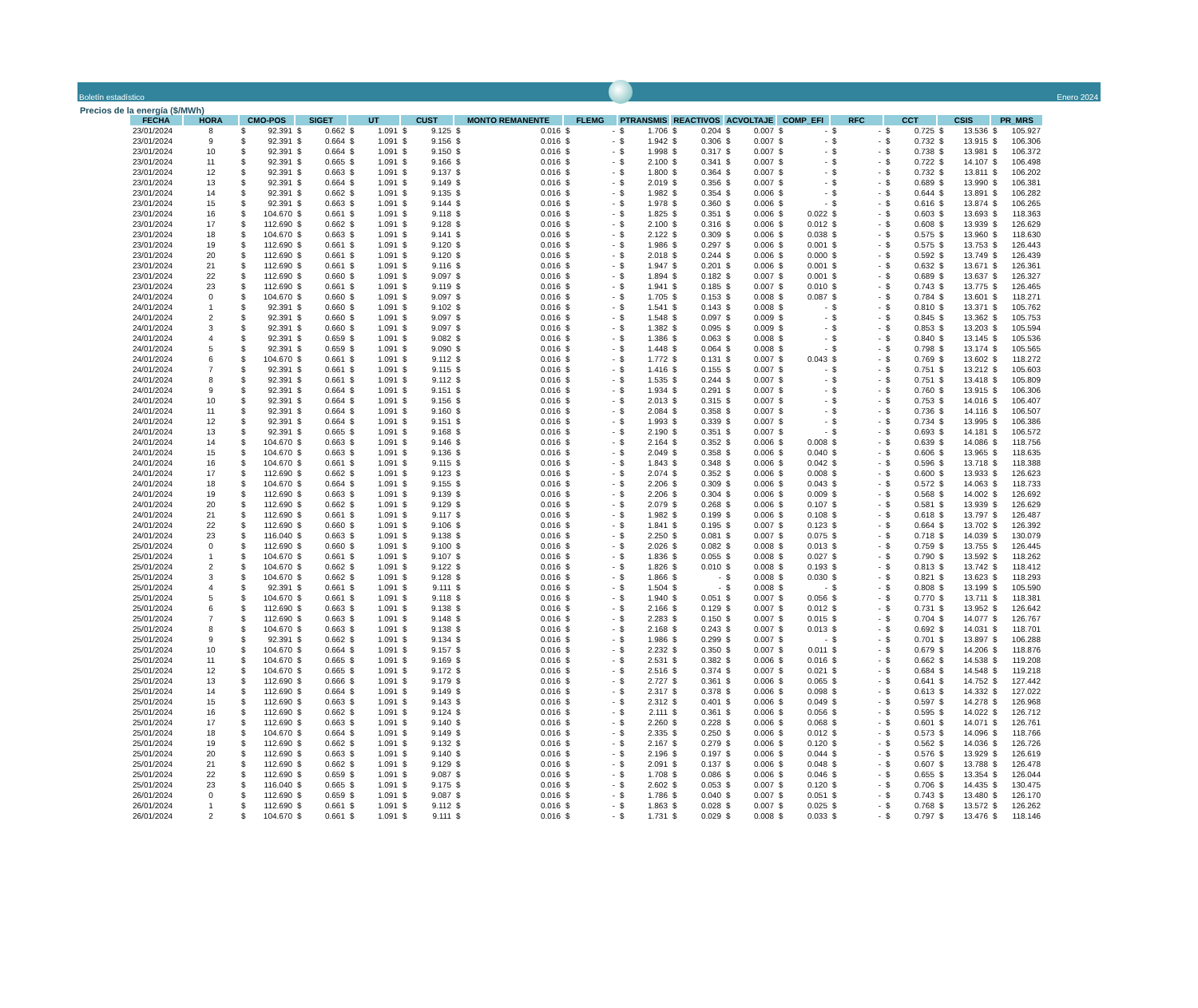Boletín estadístico
Enero 2024
Precios de la energía ($/MWh)
| FECHA | HORA | CMO-POS | SIGET | UT | CUST | MONTO REMANENTE | FLEMG | PTRANSMIS | REACTIVOS | ACVOLTAJE | COMP_EFI | RFC | CCT | CSIS | PR_MRS |
| --- | --- | --- | --- | --- | --- | --- | --- | --- | --- | --- | --- | --- | --- | --- | --- |
| 23/01/2024 | 8 | $ 92.391 | $ 0.662 | $ 1.091 | $ 9.125 | $ 0.016 | $ - | $ 1.706 | $ 0.204 | $ 0.007 | $ - | $ - | $ 0.725 | $ 13.536 | $ 105.927 |
| 23/01/2024 | 9 | $ 92.391 | $ 0.664 | $ 1.091 | $ 9.156 | $ 0.016 | $ - | $ 1.942 | $ 0.306 | $ 0.007 | $ - | $ - | $ 0.732 | $ 13.915 | $ 106.306 |
| 23/01/2024 | 10 | $ 92.391 | $ 0.664 | $ 1.091 | $ 9.150 | $ 0.016 | $ - | $ 1.998 | $ 0.317 | $ 0.007 | $ - | $ - | $ 0.738 | $ 13.981 | $ 106.372 |
| 23/01/2024 | 11 | $ 92.391 | $ 0.665 | $ 1.091 | $ 9.166 | $ 0.016 | $ - | $ 2.100 | $ 0.341 | $ 0.007 | $ - | $ - | $ 0.722 | $ 14.107 | $ 106.498 |
| 23/01/2024 | 12 | $ 92.391 | $ 0.663 | $ 1.091 | $ 9.137 | $ 0.016 | $ - | $ 1.800 | $ 0.364 | $ 0.007 | $ - | $ - | $ 0.732 | $ 13.811 | $ 106.202 |
| 23/01/2024 | 13 | $ 92.391 | $ 0.664 | $ 1.091 | $ 9.149 | $ 0.016 | $ - | $ 2.019 | $ 0.356 | $ 0.007 | $ - | $ - | $ 0.689 | $ 13.990 | $ 106.381 |
| 23/01/2024 | 14 | $ 92.391 | $ 0.662 | $ 1.091 | $ 9.135 | $ 0.016 | $ - | $ 1.982 | $ 0.354 | $ 0.006 | $ - | $ - | $ 0.644 | $ 13.891 | $ 106.282 |
| 23/01/2024 | 15 | $ 92.391 | $ 0.663 | $ 1.091 | $ 9.144 | $ 0.016 | $ - | $ 1.978 | $ 0.360 | $ 0.006 | $ - | $ - | $ 0.616 | $ 13.874 | $ 106.265 |
| 23/01/2024 | 16 | $ 104.670 | $ 0.661 | $ 1.091 | $ 9.118 | $ 0.016 | $ - | $ 1.825 | $ 0.351 | $ 0.006 | $ 0.022 | $ - | $ 0.603 | $ 13.693 | $ 118.363 |
| 23/01/2024 | 17 | $ 112.690 | $ 0.662 | $ 1.091 | $ 9.128 | $ 0.016 | $ - | $ 2.100 | $ 0.316 | $ 0.006 | $ 0.012 | $ - | $ 0.608 | $ 13.939 | $ 126.629 |
| 23/01/2024 | 18 | $ 104.670 | $ 0.663 | $ 1.091 | $ 9.141 | $ 0.016 | $ - | $ 2.122 | $ 0.309 | $ 0.006 | $ 0.038 | $ - | $ 0.575 | $ 13.960 | $ 118.630 |
| 23/01/2024 | 19 | $ 112.690 | $ 0.661 | $ 1.091 | $ 9.120 | $ 0.016 | $ - | $ 1.986 | $ 0.297 | $ 0.006 | $ 0.001 | $ - | $ 0.575 | $ 13.753 | $ 126.443 |
| 23/01/2024 | 20 | $ 112.690 | $ 0.661 | $ 1.091 | $ 9.120 | $ 0.016 | $ - | $ 2.018 | $ 0.244 | $ 0.006 | $ 0.000 | $ - | $ 0.592 | $ 13.749 | $ 126.439 |
| 23/01/2024 | 21 | $ 112.690 | $ 0.661 | $ 1.091 | $ 9.116 | $ 0.016 | $ - | $ 1.947 | $ 0.201 | $ 0.006 | $ 0.001 | $ - | $ 0.632 | $ 13.671 | $ 126.361 |
| 23/01/2024 | 22 | $ 112.690 | $ 0.660 | $ 1.091 | $ 9.097 | $ 0.016 | $ - | $ 1.894 | $ 0.182 | $ 0.007 | $ 0.001 | $ - | $ 0.689 | $ 13.637 | $ 126.327 |
| 23/01/2024 | 23 | $ 112.690 | $ 0.661 | $ 1.091 | $ 9.119 | $ 0.016 | $ - | $ 1.941 | $ 0.185 | $ 0.007 | $ 0.010 | $ - | $ 0.743 | $ 13.775 | $ 126.465 |
| 24/01/2024 | 0 | $ 104.670 | $ 0.660 | $ 1.091 | $ 9.097 | $ 0.016 | $ - | $ 1.705 | $ 0.153 | $ 0.008 | $ 0.087 | $ - | $ 0.784 | $ 13.601 | $ 118.271 |
| 24/01/2024 | 1 | $ 92.391 | $ 0.660 | $ 1.091 | $ 9.102 | $ 0.016 | $ - | $ 1.541 | $ 0.143 | $ 0.008 | $ - | $ - | $ 0.810 | $ 13.371 | $ 105.762 |
| 24/01/2024 | 2 | $ 92.391 | $ 0.660 | $ 1.091 | $ 9.097 | $ 0.016 | $ - | $ 1.548 | $ 0.097 | $ 0.009 | $ - | $ - | $ 0.845 | $ 13.362 | $ 105.753 |
| 24/01/2024 | 3 | $ 92.391 | $ 0.660 | $ 1.091 | $ 9.097 | $ 0.016 | $ - | $ 1.382 | $ 0.095 | $ 0.009 | $ - | $ - | $ 0.853 | $ 13.203 | $ 105.594 |
| 24/01/2024 | 4 | $ 92.391 | $ 0.659 | $ 1.091 | $ 9.082 | $ 0.016 | $ - | $ 1.386 | $ 0.063 | $ 0.008 | $ - | $ - | $ 0.840 | $ 13.145 | $ 105.536 |
| 24/01/2024 | 5 | $ 92.391 | $ 0.659 | $ 1.091 | $ 9.090 | $ 0.016 | $ - | $ 1.448 | $ 0.064 | $ 0.008 | $ - | $ - | $ 0.798 | $ 13.174 | $ 105.565 |
| 24/01/2024 | 6 | $ 104.670 | $ 0.661 | $ 1.091 | $ 9.112 | $ 0.016 | $ - | $ 1.772 | $ 0.131 | $ 0.007 | $ 0.043 | $ - | $ 0.769 | $ 13.602 | $ 118.272 |
| 24/01/2024 | 7 | $ 92.391 | $ 0.661 | $ 1.091 | $ 9.115 | $ 0.016 | $ - | $ 1.416 | $ 0.155 | $ 0.007 | $ - | $ - | $ 0.751 | $ 13.212 | $ 105.603 |
| 24/01/2024 | 8 | $ 92.391 | $ 0.661 | $ 1.091 | $ 9.112 | $ 0.016 | $ - | $ 1.535 | $ 0.244 | $ 0.007 | $ - | $ - | $ 0.751 | $ 13.418 | $ 105.809 |
| 24/01/2024 | 9 | $ 92.391 | $ 0.664 | $ 1.091 | $ 9.151 | $ 0.016 | $ - | $ 1.934 | $ 0.291 | $ 0.007 | $ - | $ - | $ 0.760 | $ 13.915 | $ 106.306 |
| 24/01/2024 | 10 | $ 92.391 | $ 0.664 | $ 1.091 | $ 9.156 | $ 0.016 | $ - | $ 2.013 | $ 0.315 | $ 0.007 | $ - | $ - | $ 0.753 | $ 14.016 | $ 106.407 |
| 24/01/2024 | 11 | $ 92.391 | $ 0.664 | $ 1.091 | $ 9.160 | $ 0.016 | $ - | $ 2.084 | $ 0.358 | $ 0.007 | $ - | $ - | $ 0.736 | $ 14.116 | $ 106.507 |
| 24/01/2024 | 12 | $ 92.391 | $ 0.664 | $ 1.091 | $ 9.151 | $ 0.016 | $ - | $ 1.993 | $ 0.339 | $ 0.007 | $ - | $ - | $ 0.734 | $ 13.995 | $ 106.386 |
| 24/01/2024 | 13 | $ 92.391 | $ 0.665 | $ 1.091 | $ 9.168 | $ 0.016 | $ - | $ 2.190 | $ 0.351 | $ 0.007 | $ - | $ - | $ 0.693 | $ 14.181 | $ 106.572 |
| 24/01/2024 | 14 | $ 104.670 | $ 0.663 | $ 1.091 | $ 9.146 | $ 0.016 | $ - | $ 2.164 | $ 0.352 | $ 0.006 | $ 0.008 | $ - | $ 0.639 | $ 14.086 | $ 118.756 |
| 24/01/2024 | 15 | $ 104.670 | $ 0.663 | $ 1.091 | $ 9.136 | $ 0.016 | $ - | $ 2.049 | $ 0.358 | $ 0.006 | $ 0.040 | $ - | $ 0.606 | $ 13.965 | $ 118.635 |
| 24/01/2024 | 16 | $ 104.670 | $ 0.661 | $ 1.091 | $ 9.115 | $ 0.016 | $ - | $ 1.843 | $ 0.348 | $ 0.006 | $ 0.042 | $ - | $ 0.596 | $ 13.718 | $ 118.388 |
| 24/01/2024 | 17 | $ 112.690 | $ 0.662 | $ 1.091 | $ 9.123 | $ 0.016 | $ - | $ 2.074 | $ 0.352 | $ 0.006 | $ 0.008 | $ - | $ 0.600 | $ 13.933 | $ 126.623 |
| 24/01/2024 | 18 | $ 104.670 | $ 0.664 | $ 1.091 | $ 9.155 | $ 0.016 | $ - | $ 2.206 | $ 0.309 | $ 0.006 | $ 0.043 | $ - | $ 0.572 | $ 14.063 | $ 118.733 |
| 24/01/2024 | 19 | $ 112.690 | $ 0.663 | $ 1.091 | $ 9.139 | $ 0.016 | $ - | $ 2.206 | $ 0.304 | $ 0.006 | $ 0.009 | $ - | $ 0.568 | $ 14.002 | $ 126.692 |
| 24/01/2024 | 20 | $ 112.690 | $ 0.662 | $ 1.091 | $ 9.129 | $ 0.016 | $ - | $ 2.079 | $ 0.268 | $ 0.006 | $ 0.107 | $ - | $ 0.581 | $ 13.939 | $ 126.629 |
| 24/01/2024 | 21 | $ 112.690 | $ 0.661 | $ 1.091 | $ 9.117 | $ 0.016 | $ - | $ 1.982 | $ 0.199 | $ 0.006 | $ 0.108 | $ - | $ 0.618 | $ 13.797 | $ 126.487 |
| 24/01/2024 | 22 | $ 112.690 | $ 0.660 | $ 1.091 | $ 9.106 | $ 0.016 | $ - | $ 1.841 | $ 0.195 | $ 0.007 | $ 0.123 | $ - | $ 0.664 | $ 13.702 | $ 126.392 |
| 24/01/2024 | 23 | $ 116.040 | $ 0.663 | $ 1.091 | $ 9.138 | $ 0.016 | $ - | $ 2.250 | $ 0.081 | $ 0.007 | $ 0.075 | $ - | $ 0.718 | $ 14.039 | $ 130.079 |
| 25/01/2024 | 0 | $ 112.690 | $ 0.660 | $ 1.091 | $ 9.100 | $ 0.016 | $ - | $ 2.026 | $ 0.082 | $ 0.008 | $ 0.013 | $ - | $ 0.759 | $ 13.755 | $ 126.445 |
| 25/01/2024 | 1 | $ 104.670 | $ 0.661 | $ 1.091 | $ 9.107 | $ 0.016 | $ - | $ 1.836 | $ 0.055 | $ 0.008 | $ 0.027 | $ - | $ 0.790 | $ 13.592 | $ 118.262 |
| 25/01/2024 | 2 | $ 104.670 | $ 0.662 | $ 1.091 | $ 9.122 | $ 0.016 | $ - | $ 1.826 | $ 0.010 | $ 0.008 | $ 0.193 | $ - | $ 0.813 | $ 13.742 | $ 118.412 |
| 25/01/2024 | 3 | $ 104.670 | $ 0.662 | $ 1.091 | $ 9.128 | $ 0.016 | $ - | $ 1.866 | $ - | $ 0.008 | $ 0.030 | $ - | $ 0.821 | $ 13.623 | $ 118.293 |
| 25/01/2024 | 4 | $ 92.391 | $ 0.661 | $ 1.091 | $ 9.111 | $ 0.016 | $ - | $ 1.504 | $ - | $ 0.008 | $ - | $ - | $ 0.808 | $ 13.199 | $ 105.590 |
| 25/01/2024 | 5 | $ 104.670 | $ 0.661 | $ 1.091 | $ 9.118 | $ 0.016 | $ - | $ 1.940 | $ 0.051 | $ 0.007 | $ 0.056 | $ - | $ 0.770 | $ 13.711 | $ 118.381 |
| 25/01/2024 | 6 | $ 112.690 | $ 0.663 | $ 1.091 | $ 9.138 | $ 0.016 | $ - | $ 2.166 | $ 0.129 | $ 0.007 | $ 0.012 | $ - | $ 0.731 | $ 13.952 | $ 126.642 |
| 25/01/2024 | 7 | $ 112.690 | $ 0.663 | $ 1.091 | $ 9.148 | $ 0.016 | $ - | $ 2.283 | $ 0.150 | $ 0.007 | $ 0.015 | $ - | $ 0.704 | $ 14.077 | $ 126.767 |
| 25/01/2024 | 8 | $ 104.670 | $ 0.663 | $ 1.091 | $ 9.138 | $ 0.016 | $ - | $ 2.168 | $ 0.243 | $ 0.007 | $ 0.013 | $ - | $ 0.692 | $ 14.031 | $ 118.701 |
| 25/01/2024 | 9 | $ 92.391 | $ 0.662 | $ 1.091 | $ 9.134 | $ 0.016 | $ - | $ 1.986 | $ 0.299 | $ 0.007 | $ - | $ - | $ 0.701 | $ 13.897 | $ 106.288 |
| 25/01/2024 | 10 | $ 104.670 | $ 0.664 | $ 1.091 | $ 9.157 | $ 0.016 | $ - | $ 2.232 | $ 0.350 | $ 0.007 | $ 0.011 | $ - | $ 0.679 | $ 14.206 | $ 118.876 |
| 25/01/2024 | 11 | $ 104.670 | $ 0.665 | $ 1.091 | $ 9.169 | $ 0.016 | $ - | $ 2.531 | $ 0.382 | $ 0.006 | $ 0.016 | $ - | $ 0.662 | $ 14.538 | $ 119.208 |
| 25/01/2024 | 12 | $ 104.670 | $ 0.665 | $ 1.091 | $ 9.172 | $ 0.016 | $ - | $ 2.516 | $ 0.374 | $ 0.007 | $ 0.021 | $ - | $ 0.684 | $ 14.548 | $ 119.218 |
| 25/01/2024 | 13 | $ 112.690 | $ 0.666 | $ 1.091 | $ 9.179 | $ 0.016 | $ - | $ 2.727 | $ 0.361 | $ 0.006 | $ 0.065 | $ - | $ 0.641 | $ 14.752 | $ 127.442 |
| 25/01/2024 | 14 | $ 112.690 | $ 0.664 | $ 1.091 | $ 9.149 | $ 0.016 | $ - | $ 2.317 | $ 0.378 | $ 0.006 | $ 0.098 | $ - | $ 0.613 | $ 14.332 | $ 127.022 |
| 25/01/2024 | 15 | $ 112.690 | $ 0.663 | $ 1.091 | $ 9.143 | $ 0.016 | $ - | $ 2.312 | $ 0.401 | $ 0.006 | $ 0.049 | $ - | $ 0.597 | $ 14.278 | $ 126.968 |
| 25/01/2024 | 16 | $ 112.690 | $ 0.662 | $ 1.091 | $ 9.124 | $ 0.016 | $ - | $ 2.111 | $ 0.361 | $ 0.006 | $ 0.056 | $ - | $ 0.595 | $ 14.022 | $ 126.712 |
| 25/01/2024 | 17 | $ 112.690 | $ 0.663 | $ 1.091 | $ 9.140 | $ 0.016 | $ - | $ 2.260 | $ 0.228 | $ 0.006 | $ 0.068 | $ - | $ 0.601 | $ 14.071 | $ 126.761 |
| 25/01/2024 | 18 | $ 104.670 | $ 0.664 | $ 1.091 | $ 9.149 | $ 0.016 | $ - | $ 2.335 | $ 0.250 | $ 0.006 | $ 0.012 | $ - | $ 0.573 | $ 14.096 | $ 118.766 |
| 25/01/2024 | 19 | $ 112.690 | $ 0.662 | $ 1.091 | $ 9.132 | $ 0.016 | $ - | $ 2.167 | $ 0.279 | $ 0.006 | $ 0.120 | $ - | $ 0.562 | $ 14.036 | $ 126.726 |
| 25/01/2024 | 20 | $ 112.690 | $ 0.663 | $ 1.091 | $ 9.140 | $ 0.016 | $ - | $ 2.196 | $ 0.197 | $ 0.006 | $ 0.044 | $ - | $ 0.576 | $ 13.929 | $ 126.619 |
| 25/01/2024 | 21 | $ 112.690 | $ 0.662 | $ 1.091 | $ 9.129 | $ 0.016 | $ - | $ 2.091 | $ 0.137 | $ 0.006 | $ 0.048 | $ - | $ 0.607 | $ 13.788 | $ 126.478 |
| 25/01/2024 | 22 | $ 112.690 | $ 0.659 | $ 1.091 | $ 9.087 | $ 0.016 | $ - | $ 1.708 | $ 0.086 | $ 0.006 | $ 0.046 | $ - | $ 0.655 | $ 13.354 | $ 126.044 |
| 25/01/2024 | 23 | $ 116.040 | $ 0.665 | $ 1.091 | $ 9.175 | $ 0.016 | $ - | $ 2.602 | $ 0.053 | $ 0.007 | $ 0.120 | $ - | $ 0.706 | $ 14.435 | $ 130.475 |
| 26/01/2024 | 0 | $ 112.690 | $ 0.659 | $ 1.091 | $ 9.087 | $ 0.016 | $ - | $ 1.786 | $ 0.040 | $ 0.007 | $ 0.051 | $ - | $ 0.743 | $ 13.480 | $ 126.170 |
| 26/01/2024 | 1 | $ 112.690 | $ 0.661 | $ 1.091 | $ 9.112 | $ 0.016 | $ - | $ 1.863 | $ 0.028 | $ 0.007 | $ 0.025 | $ - | $ 0.768 | $ 13.572 | $ 126.262 |
| 26/01/2024 | 2 | $ 104.670 | $ 0.661 | $ 1.091 | $ 9.111 | $ 0.016 | $ - | $ 1.731 | $ 0.029 | $ 0.008 | $ 0.033 | $ - | $ 0.797 | $ 13.476 | $ 118.146 |